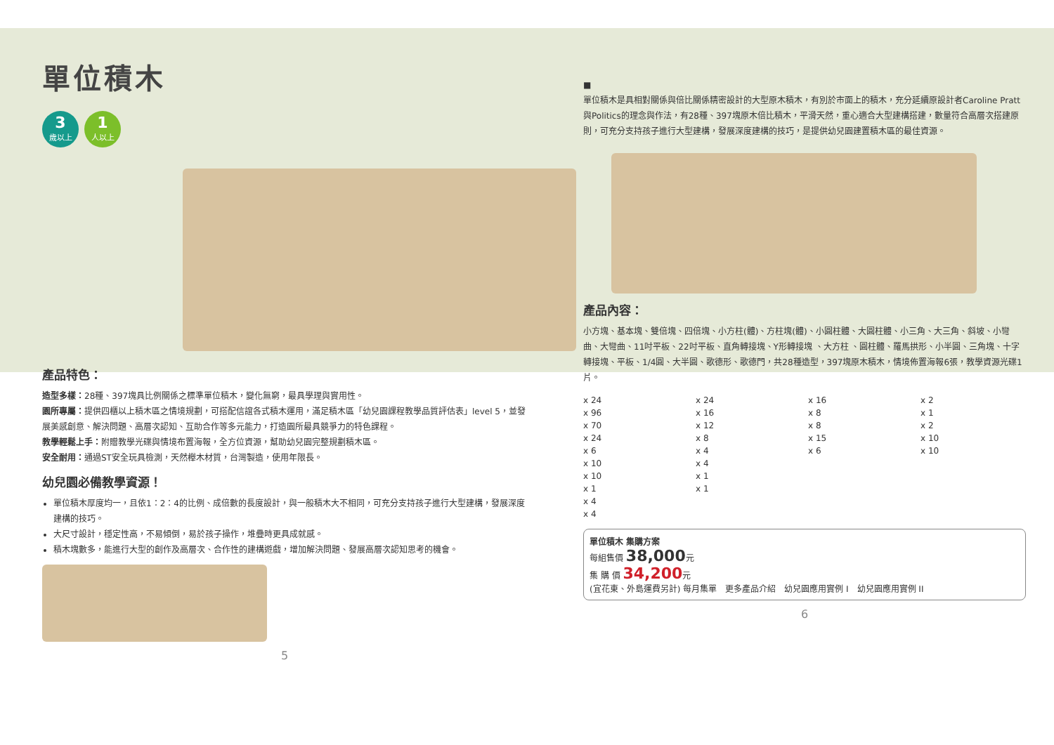單位積木
3 歲以上 1 人以上
產品特色：
造型多樣：28種、397塊具比例關係之標準單位積木，變化無窮，最具學理與實用性。
園所專屬：提供四櫃以上積木區之情境規劃，可搭配信誼各式積木運用，滿足積木區「幼兒園課程教學品質評估表」level 5，並發展美感創意、解決問題、高層次認知、互助合作等多元能力，打造園所最具競爭力的特色課程。
教學輕鬆上手：附贈教學光碟與情境布置海報，全方位資源，幫助幼兒園完整規劃積木區。
安全耐用：通過ST安全玩具檢測，天然櫸木材質，台灣製造，使用年限長。
幼兒園必備教學資源！
單位積木厚度均一，且依1：2：4的比例、成倍數的長度設計，與一般積木大不相同，可充分支持孩子進行大型建構，發展深度建構的技巧。
大尺寸設計，穩定性高，不易傾倒，易於孩子操作，堆疊時更具成就感。
積木塊數多，能進行大型的創作及高層次、合作性的建構遊戲，增加解決問題、發展高層次認知思考的機會。
5
■
單位積木是具相對關係與倍比關係精密設計的大型原木積木，有別於市面上的積木，充分延續原設計者Caroline Pratt與Politics的理念與作法，有28種、397塊原木倍比積木，平滑天然，重心適合大型建構搭建，數量符合高層次搭建原則，可充分支持孩子進行大型建構，發展深度建構的技巧，是提供幼兒園建置積木區的最佳資源。
產品內容：
小方塊、基本塊、雙倍塊、四倍塊、小方柱(體)、方柱塊(體)、小圓柱體、大圓柱體、小三角、大三角、斜坡、小彎曲、大彎曲、11吋平板、22吋平板、直角轉接塊、Y形轉接塊 、大方柱 、圓柱體、羅馬拱形、小半圓、三角塊、十字轉接塊、平板、1/4圓、大半圓、歌德形、歌德門，共28種造型，397塊原木積木，情境佈置海報6張，教學資源光碟1片。
x 24 x 24 x 16 x 2 x 96 x 16 x 8 x 1 x 70 x 12 x 8 x 2 x 24 x 8 x 15 x 10 x 6 x 4 x 6 x 10 x 10 x 4 x 10 x 1 x 1 x 1 x 4 x 4
單位積木 集購方案
每組售價 38,000元
集 購 價 34,200元
(宜花東、外島運費另計) 每月集單　更多產品介紹　幼兒園應用實例 I　幼兒園應用實例 II
6